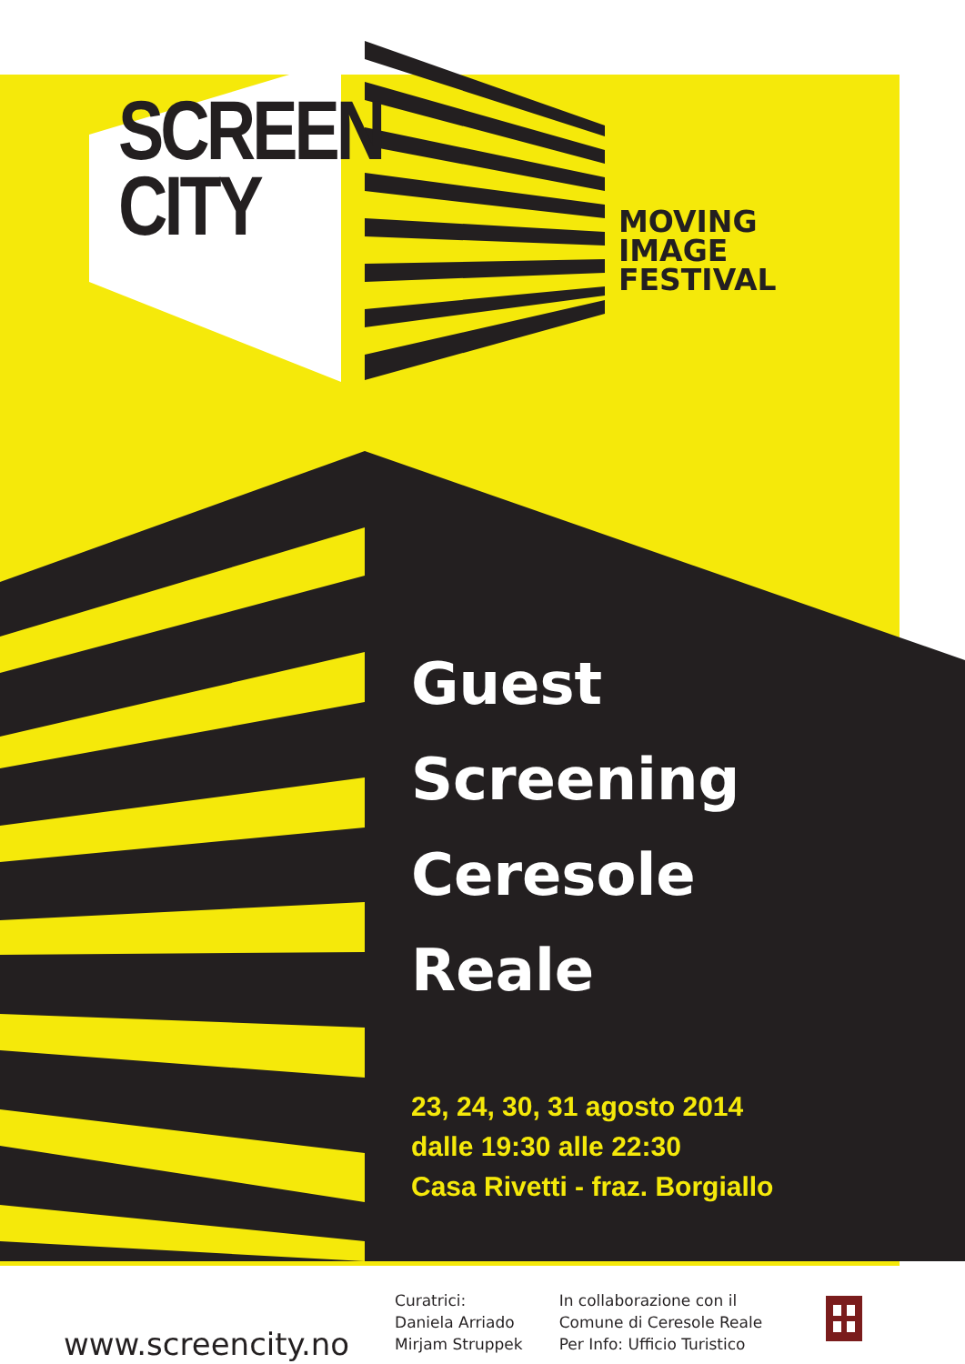SCREEN
CITY
MOVING
IMAGE
FESTIVAL
Guest
Screening
Ceresole
Reale
23, 24, 30, 31 agosto 2014
dalle 19:30 alle 22:30
Casa Rivetti - fraz. Borgiallo
www.screencity.no
Curatrici:
Daniela Arriado
Mirjam Struppek
In collaborazione con il
Comune di Ceresole Reale
Per Info: Ufficio Turistico